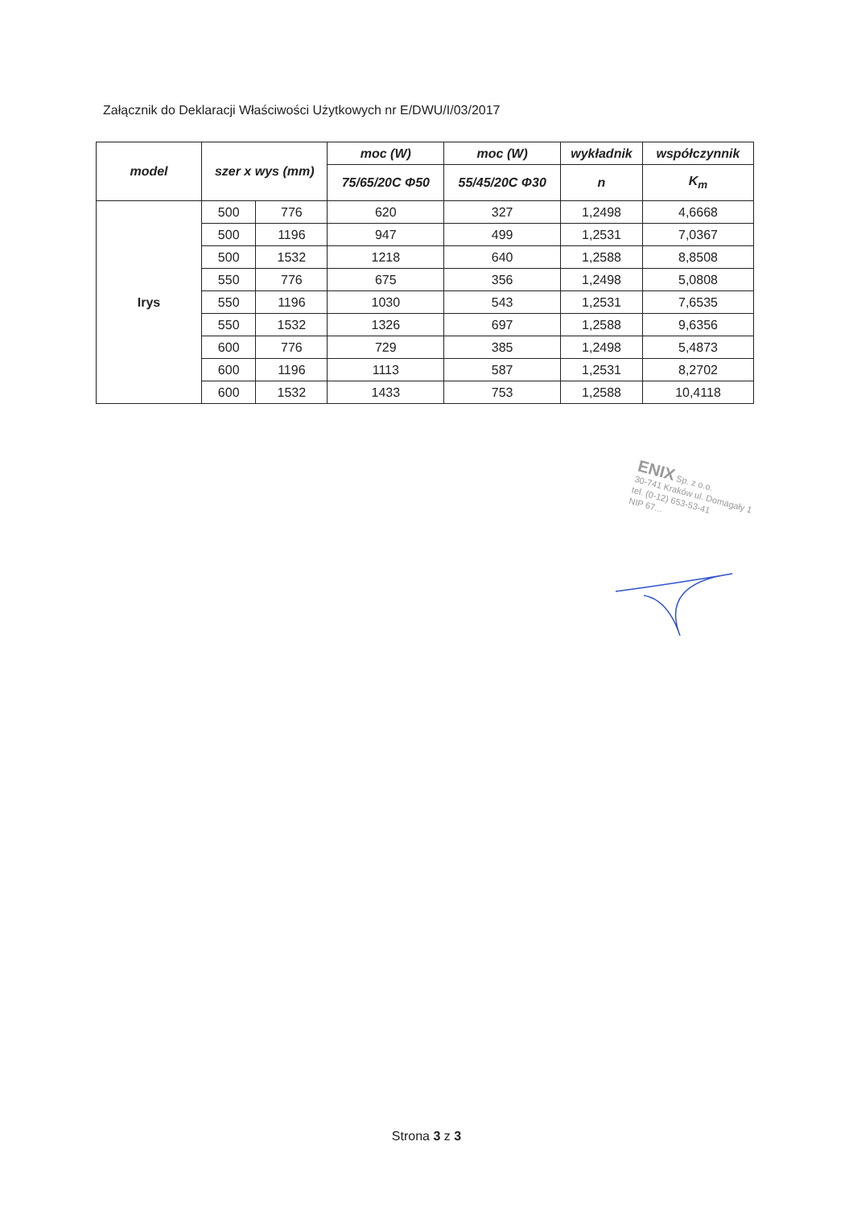Załącznik do Deklaracji Właściwości Użytkowych nr E/DWU/I/03/2017
| model | szer x wys (mm) | | moc (W) | moc (W) | wykładnik | współczynnik |
| --- | --- | --- | --- | --- | --- | --- |
| | | | 75/65/20C Φ50 | 55/45/20C Φ30 | n | K<sub>m</sub> |
| Irys | 500 | 776 | 620 | 327 | 1,2498 | 4,6668 |
| | 500 | 1196 | 947 | 499 | 1,2531 | 7,0367 |
| | 500 | 1532 | 1218 | 640 | 1,2588 | 8,8508 |
| | 550 | 776 | 675 | 356 | 1,2498 | 5,0808 |
| | 550 | 1196 | 1030 | 543 | 1,2531 | 7,6535 |
| | 550 | 1532 | 1326 | 697 | 1,2588 | 9,6356 |
| | 600 | 776 | 729 | 385 | 1,2498 | 5,4873 |
| | 600 | 1196 | 1113 | 587 | 1,2531 | 8,2702 |
| | 600 | 1532 | 1433 | 753 | 1,2588 | 10,4118 |
ENIX Sp. z o.o.
30-741 Kraków ul. Domagały 1
tel. (0-12) 653-53-41
NIP 67...
Strona 3 z 3